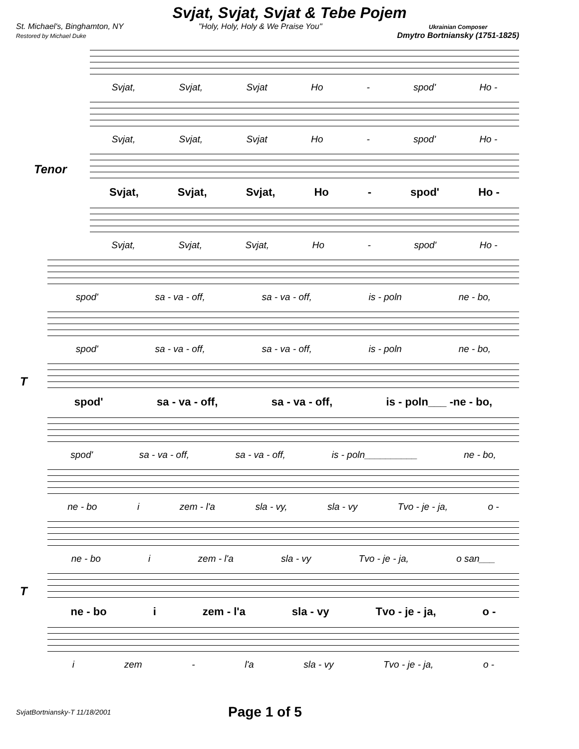Svjat, Svjat, Svjat & Tebe Pojem
St. Michael's, Binghamton, NY
Restored by Michael Duke
"Holy, Holy, Holy & We Praise You"
Ukrainian Composer
Dmytro Bortniansky (1751-1825)
Svjat, Svjat, Svjat Ho - spod' Ho -
Svjat, Svjat, Svjat Ho - spod' Ho -
Tenor
Svjat, Svjat, Svjat, Ho - spod' Ho -
Svjat, Svjat, Svjat, Ho - spod' Ho -
spod' sa - va - off, sa - va - off, is - poln ne - bo,
spod' sa - va - off, sa - va - off, is - poln ne - bo,
T
spod' sa - va - off, sa - va - off, is - poln___ -ne - bo,
spod' sa - va - off, sa - va - off, is - poln__________ ne - bo,
ne - bo i zem - l'a sla - vy, sla - vy Tvo - je - ja, o -
ne - bo i zem - l'a sla - vy Tvo - je - ja, o san___
T
ne - bo i zem - l'a sla - vy Tvo - je - ja, o -
i zem - l'a sla - vy Tvo - je - ja, o -
SvjatBortniansky-T 11/18/2001 Page 1 of 5